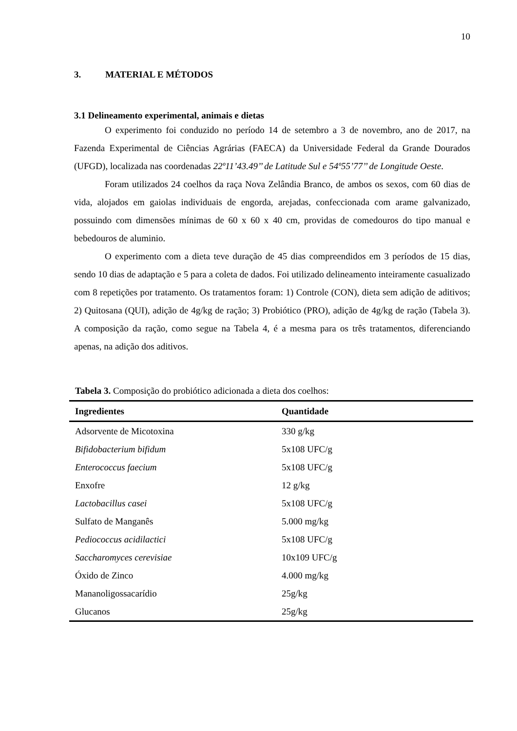10
3. MATERIAL E MÉTODOS
3.1 Delineamento experimental, animais e dietas
O experimento foi conduzido no período 14 de setembro a 3 de novembro, ano de 2017, na Fazenda Experimental de Ciências Agrárias (FAECA) da Universidade Federal da Grande Dourados (UFGD), localizada nas coordenadas 22º11’43.49’’ de Latitude Sul e 54º55’77’’ de Longitude Oeste.
Foram utilizados 24 coelhos da raça Nova Zelândia Branco, de ambos os sexos, com 60 dias de vida, alojados em gaiolas individuais de engorda, arejadas, confeccionada com arame galvanizado, possuindo com dimensões mínimas de 60 x 60 x 40 cm, providas de comedouros do tipo manual e bebedouros de aluminio.
O experimento com a dieta teve duração de 45 dias compreendidos em 3 períodos de 15 dias, sendo 10 dias de adaptação e 5 para a coleta de dados. Foi utilizado delineamento inteiramente casualizado com 8 repetições por tratamento. Os tratamentos foram: 1) Controle (CON), dieta sem adição de aditivos; 2) Quitosana (QUI), adição de 4g/kg de ração; 3) Probiótico (PRO), adição de 4g/kg de ração (Tabela 3). A composição da ração, como segue na Tabela 4, é a mesma para os três tratamentos, diferenciando apenas, na adição dos aditivos.
Tabela 3. Composição do probiótico adicionada a dieta dos coelhos:
| Ingredientes | Quantidade |
| --- | --- |
| Adsorvente de Micotoxina | 330 g/kg |
| Bifidobacterium bifidum | 5x108 UFC/g |
| Enterococcus faecium | 5x108 UFC/g |
| Enxofre | 12 g/kg |
| Lactobacillus casei | 5x108 UFC/g |
| Sulfato de Manganês | 5.000 mg/kg |
| Pediococcus acidilactici | 5x108 UFC/g |
| Saccharomyces cerevisiae | 10x109 UFC/g |
| Óxido de Zinco | 4.000 mg/kg |
| Mananoligossacarídio | 25g/kg |
| Glucanos | 25g/kg |